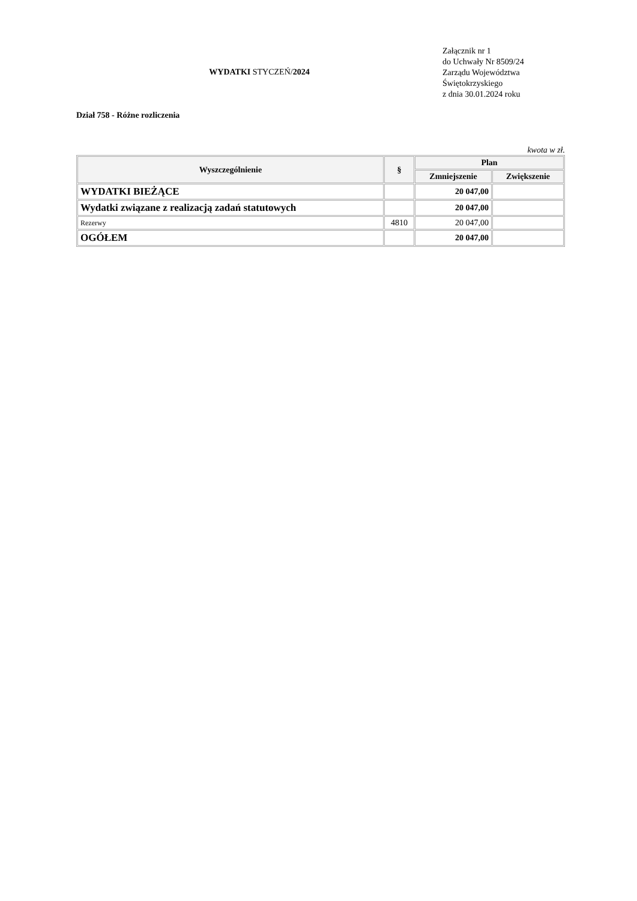WYDATKI STYCZEŃ/2024
Załącznik nr 1
do Uchwały Nr 8509/24
Zarządu Województwa
Świętokrzyskiego
z dnia 30.01.2024 roku
Dział 758 - Różne rozliczenia
kwota w zł.
| Wyszczególnienie | § | Plan | |
| --- | --- | --- | --- |
| | | Zmniejszenie | Zwiększenie |
| WYDATKI BIEŻĄCE | | 20 047,00 | |
| Wydatki związane z realizacją zadań statutowych | | 20 047,00 | |
| Rezerwy | 4810 | 20 047,00 | |
| OGÓŁEM | | 20 047,00 | |